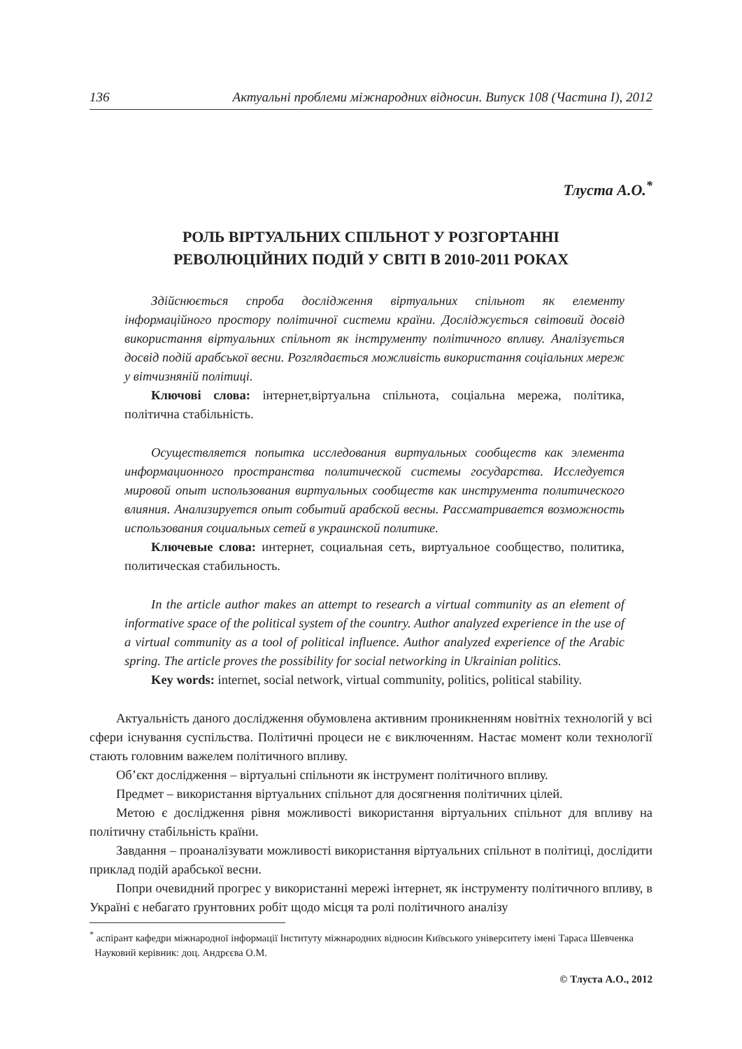136 Актуальні проблеми міжнародних відносин. Випуск 108 (Частина I), 2012
Тлуста А.О.<sup>*</sup>
РОЛЬ ВІРТУАЛЬНИХ СПІЛЬНОТ У РОЗГОРТАННІ
РЕВОЛЮЦІЙНИХ ПОДІЙ У СВІТІ В 2010-2011 РОКАХ
Здійснюється спроба дослідження віртуальних спільнот як елементу інформаційного простору політичної системи країни. Досліджується світовий досвід використання віртуальних спільнот як інструменту політичного впливу. Аналізується досвід подій арабської весни. Розглядається можливість використання соціальних мереж у вітчизняній політиці.
Ключові слова: інтернет,віртуальна спільнота, соціальна мережа, політика, політична стабільність.
Осуществляется попытка исследования виртуальных сообществ как элемента информационного пространства политической системы государства. Исследуется мировой опыт использования виртуальных сообществ как инструмента политического влияния. Анализируется опыт событий арабской весны. Рассматривается возможность использования социальных сетей в украинской политике.
Ключевые слова: интернет, социальная сеть, виртуальное сообщество, политика, политическая стабильность.
In the article author makes an attempt to research a virtual community as an element of informative space of the political system of the country. Author analyzed experience in the use of a virtual community as a tool of political influence. Author analyzed experience of the Arabic spring. The article proves the possibility for social networking in Ukrainian politics.
Key words: internet, social network, virtual community, politics, political stability.
Актуальність даного дослідження обумовлена активним проникненням новітніх технологій у всі сфери існування суспільства. Політичні процеси не є виключенням. Настає момент коли технології стають головним важелем політичного впливу.
Об’єкт дослідження – віртуальні спільноти як інструмент політичного впливу.
Предмет – використання віртуальних спільнот для досягнення політичних цілей.
Метою є дослідження рівня можливості використання віртуальних спільнот для впливу на політичну стабільність країни.
Завдання – проаналізувати можливості використання віртуальних спільнот в політиці, дослідити приклад подій арабської весни.
Попри очевидний прогрес у використанні мережі інтернет, як інструменту політичного впливу, в Україні є небагато ґрунтовних робіт щодо місця та ролі політичного аналізу
<sup>*</sup> аспірант кафедри міжнародної інформації Інституту міжнародних відносин Київського університету імені Тараса Шевченка
Науковий керівник: доц. Андрєєва О.М.
© Тлуста А.О., 2012